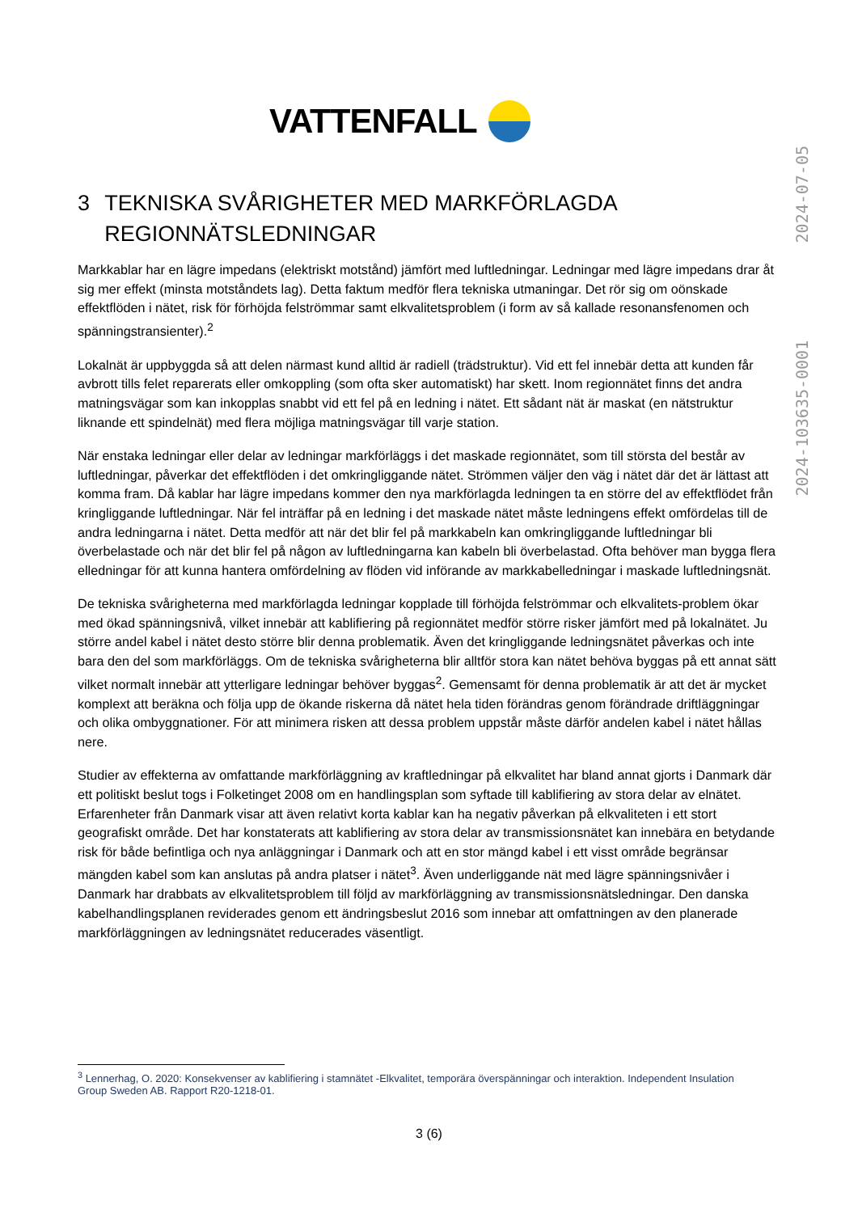VATTENFALL
2024-103635-0001 2024-07-05
3 TEKNISKA SVÅRIGHETER MED MARKFÖRLAGDA REGIONNÄTSLEDNINGAR
Markkablar har en lägre impedans (elektriskt motstånd) jämfört med luftledningar. Ledningar med lägre impedans drar åt sig mer effekt (minsta motståndets lag). Detta faktum medför flera tekniska utmaningar. Det rör sig om oönskade effektflöden i nätet, risk för förhöjda felströmmar samt elkvalitetsproblem (i form av så kallade resonansfenomen och spänningstransienter).<sup>2</sup>
Lokalnät är uppbyggda så att delen närmast kund alltid är radiell (trädstruktur). Vid ett fel innebär detta att kunden får avbrott tills felet reparerats eller omkoppling (som ofta sker automatiskt) har skett. Inom regionnätet finns det andra matningsvägar som kan inkopplas snabbt vid ett fel på en ledning i nätet. Ett sådant nät är maskat (en nätstruktur liknande ett spindelnät) med flera möjliga matningsvägar till varje station.
När enstaka ledningar eller delar av ledningar markförläggs i det maskade regionnätet, som till största del består av luftledningar, påverkar det effektflöden i det omkringliggande nätet. Strömmen väljer den väg i nätet där det är lättast att komma fram. Då kablar har lägre impedans kommer den nya markförlagda ledningen ta en större del av effektflödet från kringliggande luftledningar. När fel inträffar på en ledning i det maskade nätet måste ledningens effekt omfördelas till de andra ledningarna i nätet. Detta medför att när det blir fel på markkabeln kan omkringliggande luftledningar bli överbelastade och när det blir fel på någon av luftledningarna kan kabeln bli överbelastad. Ofta behöver man bygga flera elledningar för att kunna hantera omfördelning av flöden vid införande av markkabelledningar i maskade luftledningsnät.
De tekniska svårigheterna med markförlagda ledningar kopplade till förhöjda felströmmar och elkvalitets-problem ökar med ökad spänningsnivå, vilket innebär att kablifiering på regionnätet medför större risker jämfört med på lokalnätet. Ju större andel kabel i nätet desto större blir denna problematik. Även det kringliggande ledningsnätet påverkas och inte bara den del som markförläggs. Om de tekniska svårigheterna blir alltför stora kan nätet behöva byggas på ett annat sätt vilket normalt innebär att ytterligare ledningar behöver byggas<sup>2</sup>. Gemensamt för denna problematik är att det är mycket komplext att beräkna och följa upp de ökande riskerna då nätet hela tiden förändras genom förändrade driftläggningar och olika ombyggnationer. För att minimera risken att dessa problem uppstår måste därför andelen kabel i nätet hållas nere.
Studier av effekterna av omfattande markförläggning av kraftledningar på elkvalitet har bland annat gjorts i Danmark där ett politiskt beslut togs i Folketinget 2008 om en handlingsplan som syftade till kablifiering av stora delar av elnätet. Erfarenheter från Danmark visar att även relativt korta kablar kan ha negativ påverkan på elkvaliteten i ett stort geografiskt område. Det har konstaterats att kablifiering av stora delar av transmissionsnätet kan innebära en betydande risk för både befintliga och nya anläggningar i Danmark och att en stor mängd kabel i ett visst område begränsar mängden kabel som kan anslutas på andra platser i nätet<sup>3</sup>. Även underliggande nät med lägre spänningsnivåer i Danmark har drabbats av elkvalitetsproblem till följd av markförläggning av transmissionsnätsledningar. Den danska kabelhandlingsplanen reviderades genom ett ändringsbeslut 2016 som innebar att omfattningen av den planerade markförläggningen av ledningsnätet reducerades väsentligt.
<sup>3</sup> Lennerhag, O. 2020: Konsekvenser av kablifiering i stamnätet -Elkvalitet, temporära överspänningar och interaktion. Independent Insulation Group Sweden AB. Rapport R20-1218-01.
3 (6)